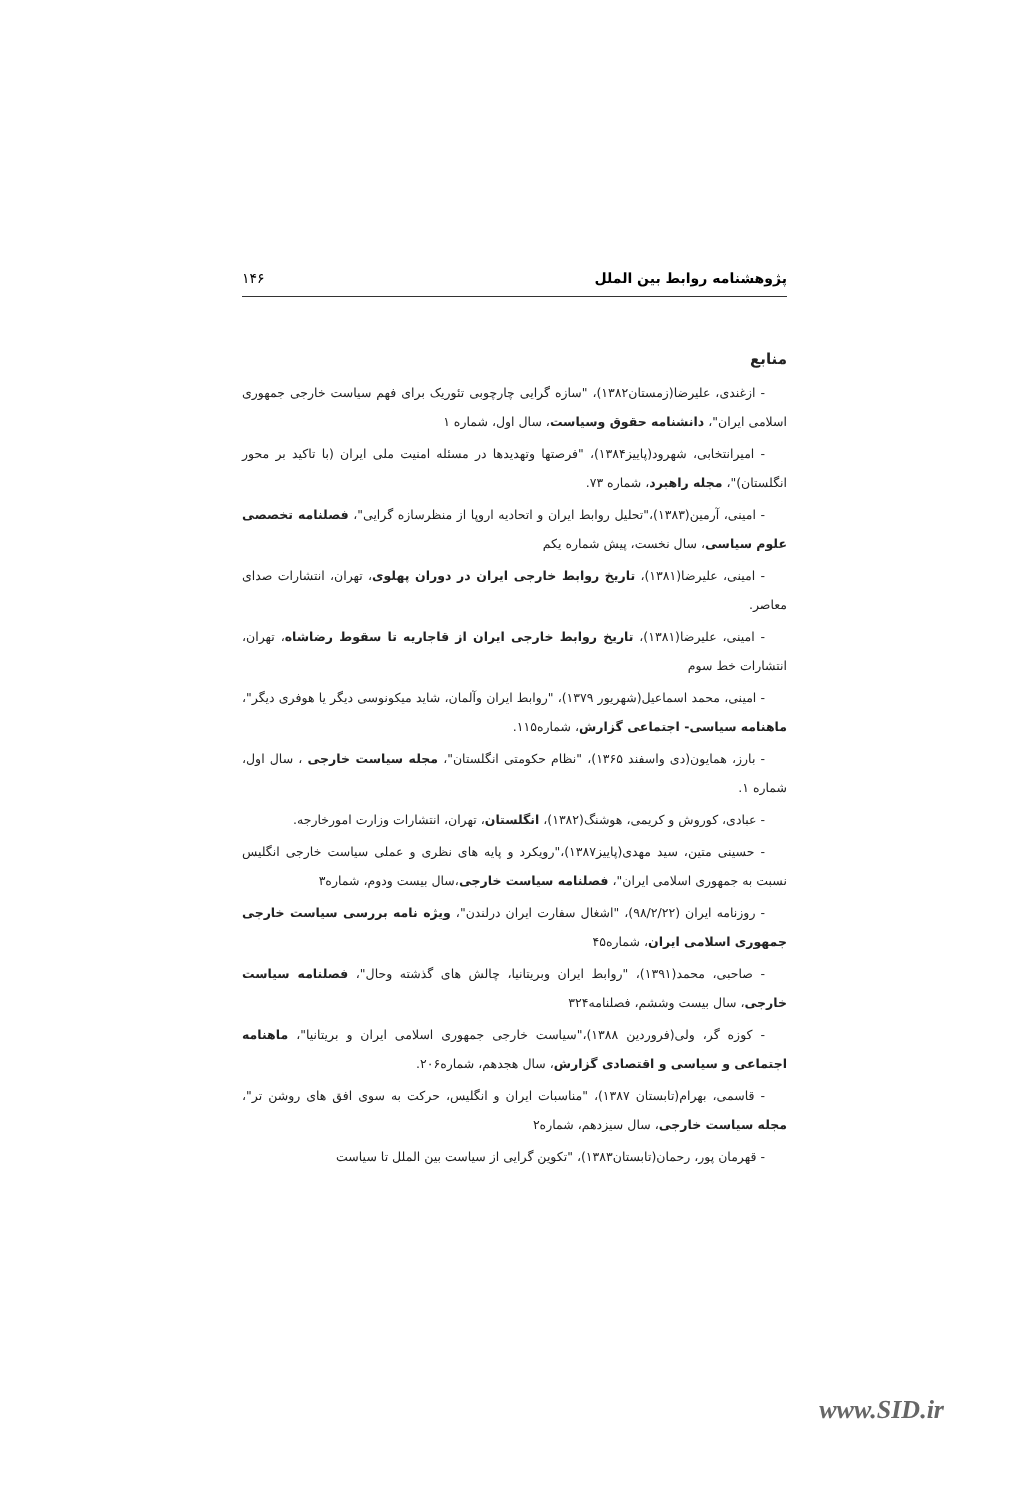پژوهشنامه روابط بین الملل ۱۴۶
منابع
- ازغندی، علیرضا(زمستان۱۳۸۲)، "سازه گرایی چارچوبی تئوریک برای فهم سیاست خارجی جمهوری اسلامی ایران"، دانشنامه حقوق وسیاست، سال اول، شماره ۱
- امیرانتخابی، شهرود(پاییز۱۳۸۴)، "فرصتها وتهدیدها در مسئله امنیت ملی ایران (با تاکید بر محور انگلستان)"، مجله راهبرد، شماره ۷۳.
- امینی، آرمین(۱۳۸۳)،"تحلیل روابط ایران و اتحادیه اروپا از منظرسازه گرایی"، فصلنامه تخصصی علوم سیاسی، سال نخست، پیش شماره یکم
- امینی، علیرضا(۱۳۸۱)، تاریخ روابط خارجی ایران در دوران پهلوی، تهران، انتشارات صدای معاصر.
- امینی، علیرضا(۱۳۸۱)، تاریخ روابط خارجی ایران از قاجاریه تا سقوط رضاشاه، تهران، انتشارات خط سوم
- امینی، محمد اسماعیل(شهریور ۱۳۷۹)، "روابط ایران وآلمان، شاید میکونوسی دیگر یا هوفری دیگر"، ماهنامه سیاسی- اجتماعی گزارش، شماره۱۱۵.
- بارز، همایون(دی واسفند ۱۳۶۵)، "نظام حکومتی انگلستان"، مجله سیاست خارجی ، سال اول، شماره ۱.
- عبادی، کوروش و کریمی، هوشنگ(۱۳۸۲)، انگلستان، تهران، انتشارات وزارت امورخارجه.
- حسینی متین، سید مهدی(پاییز۱۳۸۷)،"رویکرد و پایه های نظری و عملی سیاست خارجی انگلیس نسبت به جمهوری اسلامی ایران"، فصلنامه سیاست خارجی،سال بیست ودوم، شماره۳
- روزنامه ایران (۹۸/۲/۲۲)، "اشغال سفارت ایران درلندن"، ویژه نامه بررسی سیاست خارجی جمهوری اسلامی ایران، شماره۴۵
- صاحبی، محمد(۱۳۹۱)، "روابط ایران وبریتانیا، چالش های گذشته وحال"، فصلنامه سیاست خارجی، سال بیست وششم، فصلنامه۳۲۴
- کوزه گر، ولی(فروردین ۱۳۸۸)،"سیاست خارجی جمهوری اسلامی ایران و بریتانیا"، ماهنامه اجتماعی و سیاسی و اقتصادی گزارش، سال هجدهم، شماره۲۰۶.
- قاسمی، بهرام(تابستان ۱۳۸۷)، "مناسبات ایران و انگلیس، حرکت به سوی افق های روشن تر"، مجله سیاست خارجی، سال سیزدهم، شماره۲
- قهرمان پور، رحمان(تابستان۱۳۸۳)، "تکوین گرایی از سیاست بین الملل تا سیاست
www.SID.ir